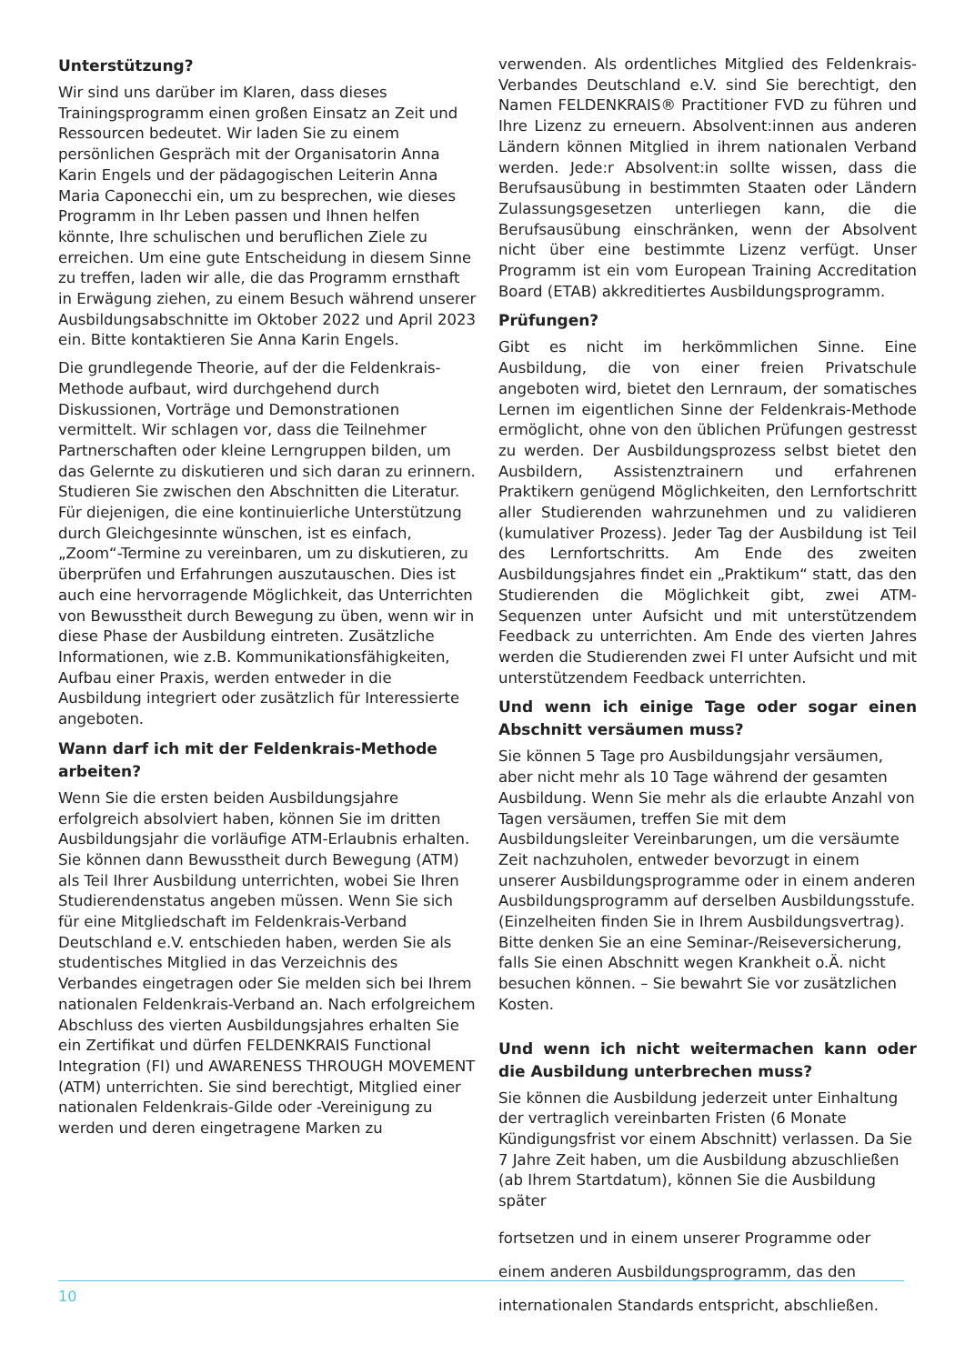Unterstützung?
Wir sind uns darüber im Klaren, dass dieses Trainingsprogramm einen großen Einsatz an Zeit und Ressourcen bedeutet. Wir laden Sie zu einem persönlichen Gespräch mit der Organisatorin Anna Karin Engels und der pädagogischen Leiterin Anna Maria Caponecchi ein, um zu besprechen, wie dieses Programm in Ihr Leben passen und Ihnen helfen könnte, Ihre schulischen und beruflichen Ziele zu erreichen. Um eine gute Entscheidung in diesem Sinne zu treffen, laden wir alle, die das Programm ernsthaft in Erwägung ziehen, zu einem Besuch während unserer Ausbildungsabschnitte im Oktober 2022 und April 2023 ein. Bitte kontaktieren Sie Anna Karin Engels.
Die grundlegende Theorie, auf der die Feldenkrais-Methode aufbaut, wird durchgehend durch Diskussionen, Vorträge und Demonstrationen vermittelt. Wir schlagen vor, dass die Teilnehmer Partnerschaften oder kleine Lerngruppen bilden, um das Gelernte zu diskutieren und sich daran zu erinnern. Studieren Sie zwischen den Abschnitten die Literatur. Für diejenigen, die eine kontinuierliche Unterstützung durch Gleichgesinnte wünschen, ist es einfach, „Zoom“-Termine zu vereinbaren, um zu diskutieren, zu überprüfen und Erfahrungen auszutauschen. Dies ist auch eine hervorragende Möglichkeit, das Unterrichten von Bewusstheit durch Bewegung zu üben, wenn wir in diese Phase der Ausbildung eintreten. Zusätzliche Informationen, wie z.B. Kommunikationsfähigkeiten, Aufbau einer Praxis, werden entweder in die Ausbildung integriert oder zusätzlich für Interessierte angeboten.
Wann darf ich mit der Feldenkrais-Methode arbeiten?
Wenn Sie die ersten beiden Ausbildungsjahre erfolgreich absolviert haben, können Sie im dritten Ausbildungsjahr die vorläufige ATM-Erlaubnis erhalten. Sie können dann Bewusstheit durch Bewegung (ATM) als Teil Ihrer Ausbildung unterrichten, wobei Sie Ihren Studierendenstatus angeben müssen. Wenn Sie sich für eine Mitgliedschaft im Feldenkrais-Verband Deutschland e.V. entschieden haben, werden Sie als studentisches Mitglied in das Verzeichnis des Verbandes eingetragen oder Sie melden sich bei Ihrem nationalen Feldenkrais-Verband an. Nach erfolgreichem Abschluss des vierten Ausbildungsjahres erhalten Sie ein Zertifikat und dürfen FELDENKRAIS Functional Integration (FI) und AWARENESS THROUGH MOVEMENT (ATM) unterrichten. Sie sind berechtigt, Mitglied einer nationalen Feldenkrais-Gilde oder -Vereinigung zu werden und deren eingetragene Marken zu
verwenden. Als ordentliches Mitglied des Feldenkrais-Verbandes Deutschland e.V. sind Sie berechtigt, den Namen FELDENKRAIS® Practitioner FVD zu führen und Ihre Lizenz zu erneuern. Absolvent:innen aus anderen Ländern können Mitglied in ihrem nationalen Verband werden. Jede:r Absolvent:in sollte wissen, dass die Berufsausübung in bestimmten Staaten oder Ländern Zulassungsgesetzen unterliegen kann, die die Berufsausübung einschränken, wenn der Absolvent nicht über eine bestimmte Lizenz verfügt. Unser Programm ist ein vom European Training Accreditation Board (ETAB) akkreditiertes Ausbildungsprogramm.
Prüfungen?
Gibt es nicht im herkömmlichen Sinne. Eine Ausbildung, die von einer freien Privatschule angeboten wird, bietet den Lernraum, der somatisches Lernen im eigentlichen Sinne der Feldenkrais-Methode ermöglicht, ohne von den üblichen Prüfungen gestresst zu werden. Der Ausbildungsprozess selbst bietet den Ausbildern, Assistenztrainern und erfahrenen Praktikern genügend Möglichkeiten, den Lernfortschritt aller Studierenden wahrzunehmen und zu validieren (kumulativer Prozess). Jeder Tag der Ausbildung ist Teil des Lernfortschritts. Am Ende des zweiten Ausbildungsjahres findet ein „Praktikum“ statt, das den Studierenden die Möglichkeit gibt, zwei ATM-Sequenzen unter Aufsicht und mit unterstützendem Feedback zu unterrichten. Am Ende des vierten Jahres werden die Studierenden zwei FI unter Aufsicht und mit unterstützendem Feedback unterrichten.
Und wenn ich einige Tage oder sogar einen Abschnitt versäumen muss?
Sie können 5 Tage pro Ausbildungsjahr versäumen, aber nicht mehr als 10 Tage während der gesamten Ausbildung. Wenn Sie mehr als die erlaubte Anzahl von Tagen versäumen, treffen Sie mit dem Ausbildungsleiter Vereinbarungen, um die versäumte Zeit nachzuholen, entweder bevorzugt in einem unserer Ausbildungsprogramme oder in einem anderen Ausbildungsprogramm auf derselben Ausbildungsstufe. (Einzelheiten finden Sie in Ihrem Ausbildungsvertrag). Bitte denken Sie an eine Seminar-/Reiseversicherung, falls Sie einen Abschnitt wegen Krankheit o.Ä. nicht besuchen können. – Sie bewahrt Sie vor zusätzlichen Kosten.
Und wenn ich nicht weitermachen kann oder die Ausbildung unterbrechen muss?
Sie können die Ausbildung jederzeit unter Einhaltung der vertraglich vereinbarten Fristen (6 Monate Kündigungsfrist vor einem Abschnitt) verlassen. Da Sie 7 Jahre Zeit haben, um die Ausbildung abzuschließen (ab Ihrem Startdatum), können Sie die Ausbildung später
fortsetzen und in einem unserer Programme oder einem anderen Ausbildungsprogramm, das den internationalen Standards entspricht, abschließen.
10